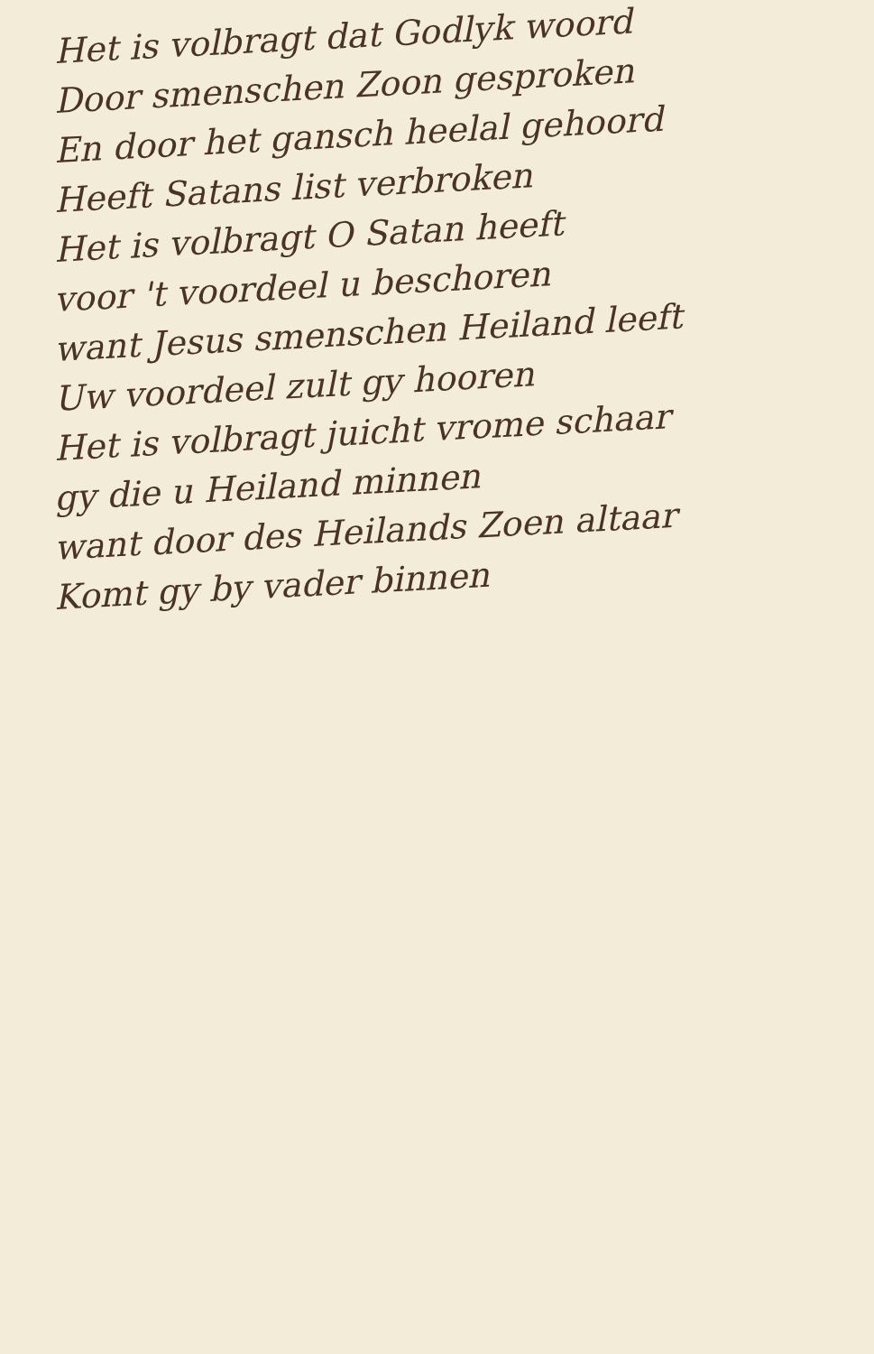Het is volbragt dat Godlyk woord
Door smenschen Zoon gesproken
En door het gansch heelal gehoord
Heeft Satans list verbroken
Het is volbragt O Satan heeft
voor 't voordeel u beschoren
want Jesus smenschen Heiland leeft
Uw voordeel zult gy hooren
Het is volbragt juicht vrome schaar
gy die u Heiland minnen
want door des Heilands Zoen altaar
Komt gy by vader binnen